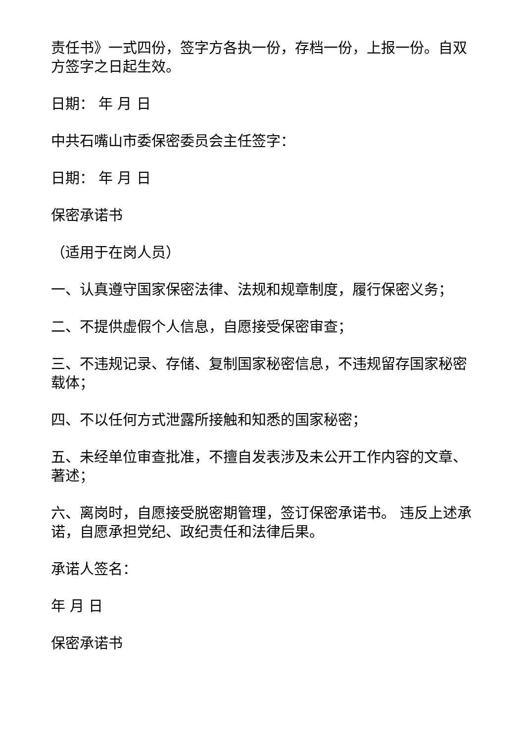责任书》一式四份，签字方各执一份，存档一份，上报一份。自双方签字之日起生效。
日期： 年 月 日
中共石嘴山市委保密委员会主任签字：
日期： 年 月 日
保密承诺书
（适用于在岗人员）
一、认真遵守国家保密法律、法规和规章制度，履行保密义务；
二、不提供虚假个人信息，自愿接受保密审查；
三、不违规记录、存储、复制国家秘密信息，不违规留存国家秘密载体；
四、不以任何方式泄露所接触和知悉的国家秘密；
五、未经单位审查批准，不擅自发表涉及未公开工作内容的文章、著述；
六、离岗时，自愿接受脱密期管理，签订保密承诺书。 违反上述承诺，自愿承担党纪、政纪责任和法律后果。
承诺人签名：
年 月 日
保密承诺书